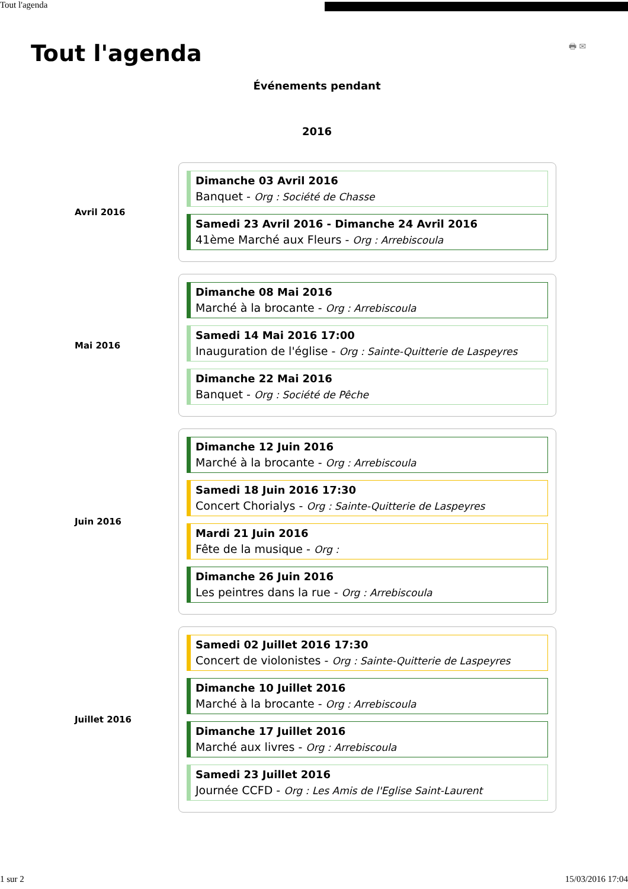Tout l'agenda
🖶 ✉
Tout l'agenda
Événements pendant
2016
Avril 2016
Dimanche 03 Avril 2016
Banquet - Org : Société de Chasse
Samedi 23 Avril 2016 - Dimanche 24 Avril 2016
41ème Marché aux Fleurs - Org : Arrebiscoula
Mai 2016
Dimanche 08 Mai 2016
Marché à la brocante - Org : Arrebiscoula
Samedi 14 Mai 2016 17:00
Inauguration de l'église - Org : Sainte-Quitterie de Laspeyres
Dimanche 22 Mai 2016
Banquet - Org : Société de Pêche
Juin 2016
Dimanche 12 Juin 2016
Marché à la brocante - Org : Arrebiscoula
Samedi 18 Juin 2016 17:30
Concert Chorialys - Org : Sainte-Quitterie de Laspeyres
Mardi 21 Juin 2016
Fête de la musique - Org :
Dimanche 26 Juin 2016
Les peintres dans la rue - Org : Arrebiscoula
Juillet 2016
Samedi 02 Juillet 2016 17:30
Concert de violonistes - Org : Sainte-Quitterie de Laspeyres
Dimanche 10 Juillet 2016
Marché à la brocante - Org : Arrebiscoula
Dimanche 17 Juillet 2016
Marché aux livres - Org : Arrebiscoula
Samedi 23 Juillet 2016
Journée CCFD - Org : Les Amis de l'Eglise Saint-Laurent
1 sur 2 15/03/2016 17:04